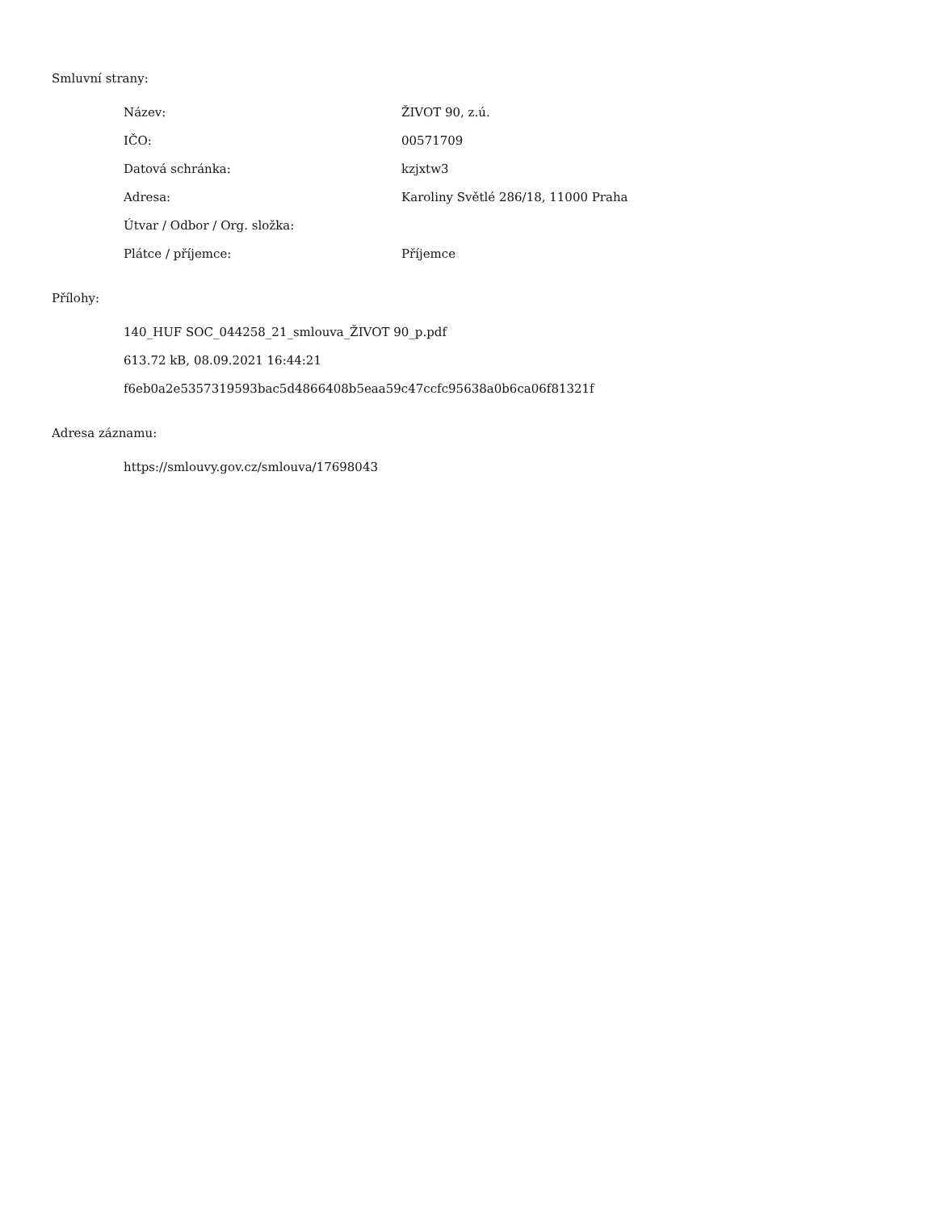Smluvní strany:
| Název: | ŽIVOT 90, z.ú. |
| IČO: | 00571709 |
| Datová schránka: | kzjxtw3 |
| Adresa: | Karoliny Světlé 286/18, 11000 Praha |
| Útvar / Odbor / Org. složka: | |
| Plátce / příjemce: | Příjemce |
Přílohy:
140_HUF SOC_044258_21_smlouva_ŽIVOT 90_p.pdf
613.72 kB, 08.09.2021 16:44:21
f6eb0a2e5357319593bac5d4866408b5eaa59c47ccfc95638a0b6ca06f81321f
Adresa záznamu:
https://smlouvy.gov.cz/smlouva/17698043